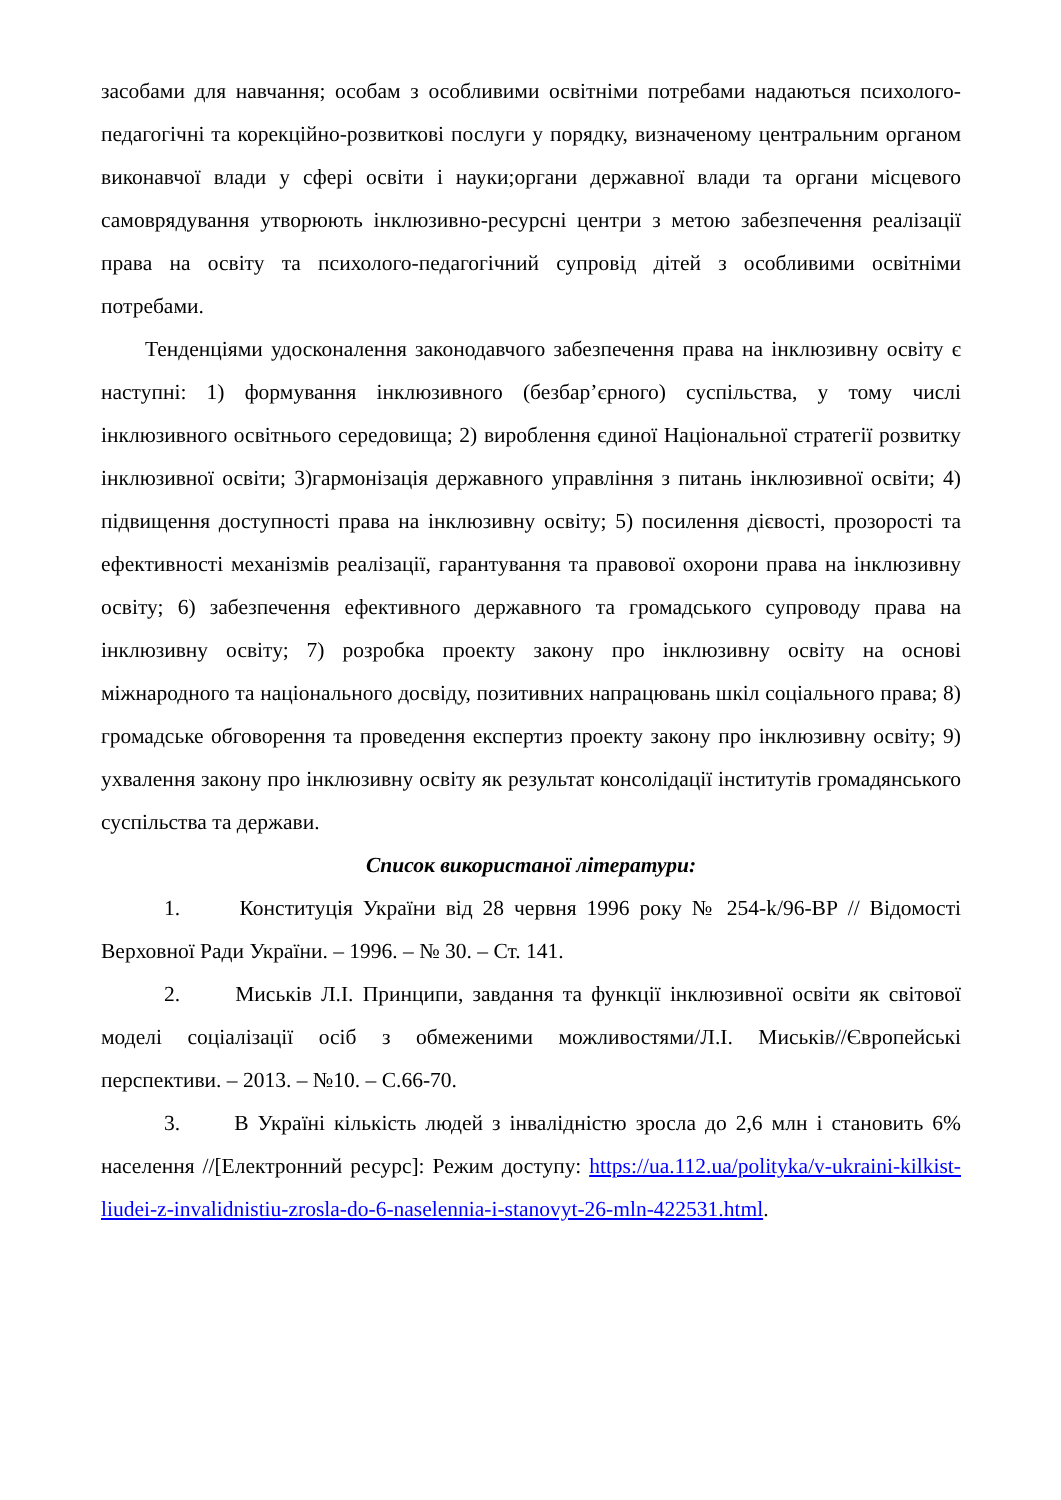засобами для навчання; особам з особливими освітніми потребами надаються психолого-педагогічні та корекційно-розвиткові послуги у порядку, визначеному центральним органом виконавчої влади у сфері освіти і науки;органи державної влади та органи місцевого самоврядування утворюють інклюзивно-ресурсні центри з метою забезпечення реалізації права на освіту та психолого-педагогічний супровід дітей з особливими освітніми потребами.
Тенденціями удосконалення законодавчого забезпечення права на інклюзивну освіту є наступні: 1) формування інклюзивного (безбар’єрного) суспільства, у тому числі інклюзивного освітнього середовища; 2) вироблення єдиної Національної стратегії розвитку інклюзивної освіти; 3)гармонізація державного управління з питань інклюзивної освіти; 4) підвищення доступності права на інклюзивну освіту; 5) посилення дієвості, прозорості та ефективності механізмів реалізації, гарантування та правової охорони права на інклюзивну освіту; 6) забезпечення ефективного державного та громадського супроводу права на інклюзивну освіту; 7) розробка проекту закону про інклюзивну освіту на основі міжнародного та національного досвіду, позитивних напрацювань шкіл соціального права; 8) громадське обговорення та проведення експертиз проекту закону про інклюзивну освіту; 9) ухвалення закону про інклюзивну освіту як результат консолідації інститутів громадянського суспільства та держави.
Список використаної літератури:
1. Конституція України від 28 червня 1996 року № 254-k/96-ВР // Відомості Верховної Ради України. – 1996. – № 30. – Ст. 141.
2. Миськів Л.І. Принципи, завдання та функції інклюзивної освіти як світової моделі соціалізації осіб з обмеженими можливостями/Л.І. Миськів//Європейські перспективи. – 2013. – №10. – С.66-70.
3. В Україні кількість людей з інвалідністю зросла до 2,6 млн і становить 6% населення //[Електронний ресурс]: Режим доступу: https://ua.112.ua/polityka/v-ukraini-kilkist-liudei-z-invalidnistiu-zrosla-do-6-naselennia-i-stanovyt-26-mln-422531.html.